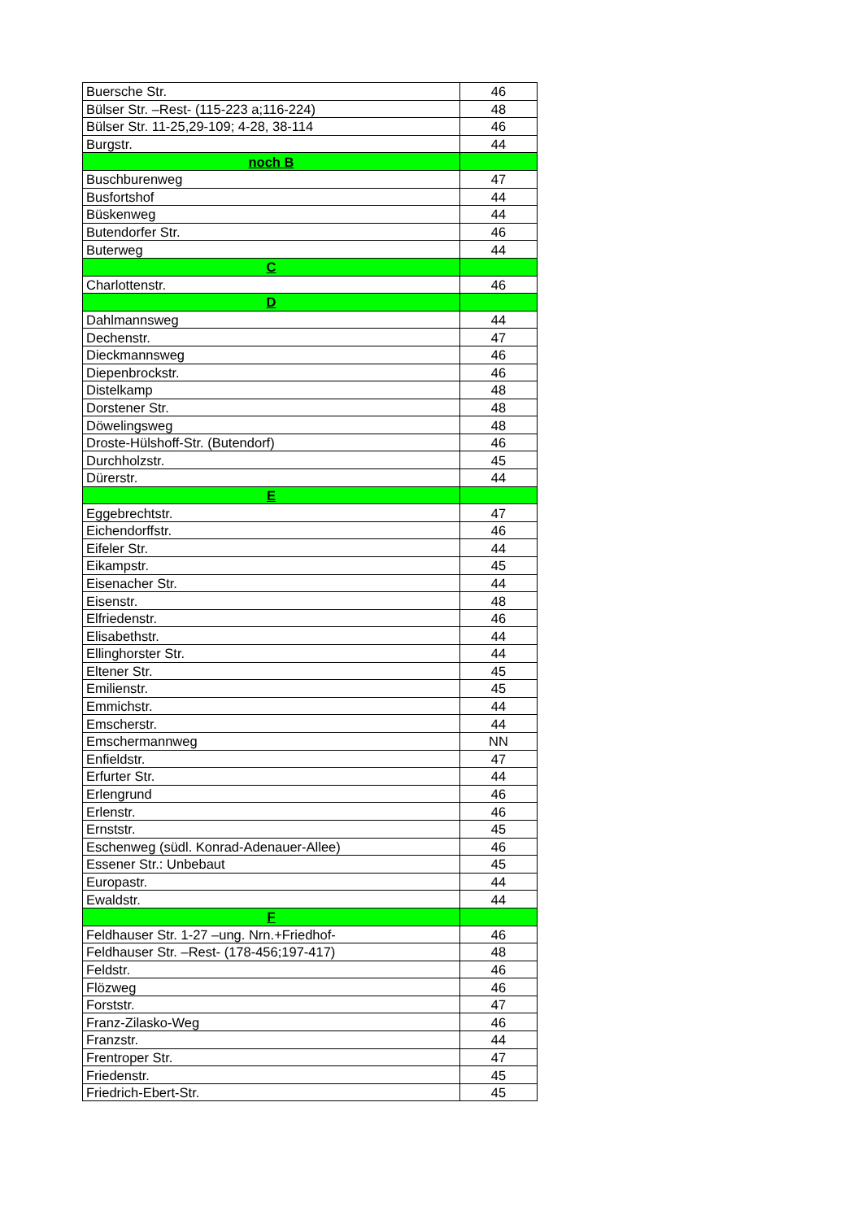| Buersche Str. | 46 |
| Bülser Str. –Rest- (115-223 a;116-224) | 48 |
| Bülser Str. 11-25,29-109; 4-28, 38-114 | 46 |
| Burgstr. | 44 |
| noch B | |
| Buschburenweg | 47 |
| Busfortshof | 44 |
| Büskenweg | 44 |
| Butendorfer Str. | 46 |
| Buterweg | 44 |
| C | |
| Charlottenstr. | 46 |
| D | |
| Dahlmannsweg | 44 |
| Dechenstr. | 47 |
| Dieckmannsweg | 46 |
| Diepenbrockstr. | 46 |
| Distelkamp | 48 |
| Dorstener Str. | 48 |
| Döwelingsweg | 48 |
| Droste-Hülshoff-Str. (Butendorf) | 46 |
| Durchholzstr. | 45 |
| Dürerstr. | 44 |
| E | |
| Eggebrechtstr. | 47 |
| Eichendorffstr. | 46 |
| Eifeler Str. | 44 |
| Eikampstr. | 45 |
| Eisenacher Str. | 44 |
| Eisenstr. | 48 |
| Elfriedenstr. | 46 |
| Elisabethstr. | 44 |
| Ellinghorster Str. | 44 |
| Eltener Str. | 45 |
| Emilienstr. | 45 |
| Emmichstr. | 44 |
| Emscherstr. | 44 |
| Emschermannweg | NN |
| Enfieldstr. | 47 |
| Erfurter Str. | 44 |
| Erlengrund | 46 |
| Erlenstr. | 46 |
| Ernststr. | 45 |
| Eschenweg (südl. Konrad-Adenauer-Allee) | 46 |
| Essener Str.: Unbebaut | 45 |
| Europastr. | 44 |
| Ewaldstr. | 44 |
| F | |
| Feldhauser Str. 1-27 –ung. Nrn.+Friedhof- | 46 |
| Feldhauser Str. –Rest- (178-456;197-417) | 48 |
| Feldstr. | 46 |
| Flözweg | 46 |
| Forststr. | 47 |
| Franz-Zilasko-Weg | 46 |
| Franzstr. | 44 |
| Frentroper Str. | 47 |
| Friedenstr. | 45 |
| Friedrich-Ebert-Str. | 45 |